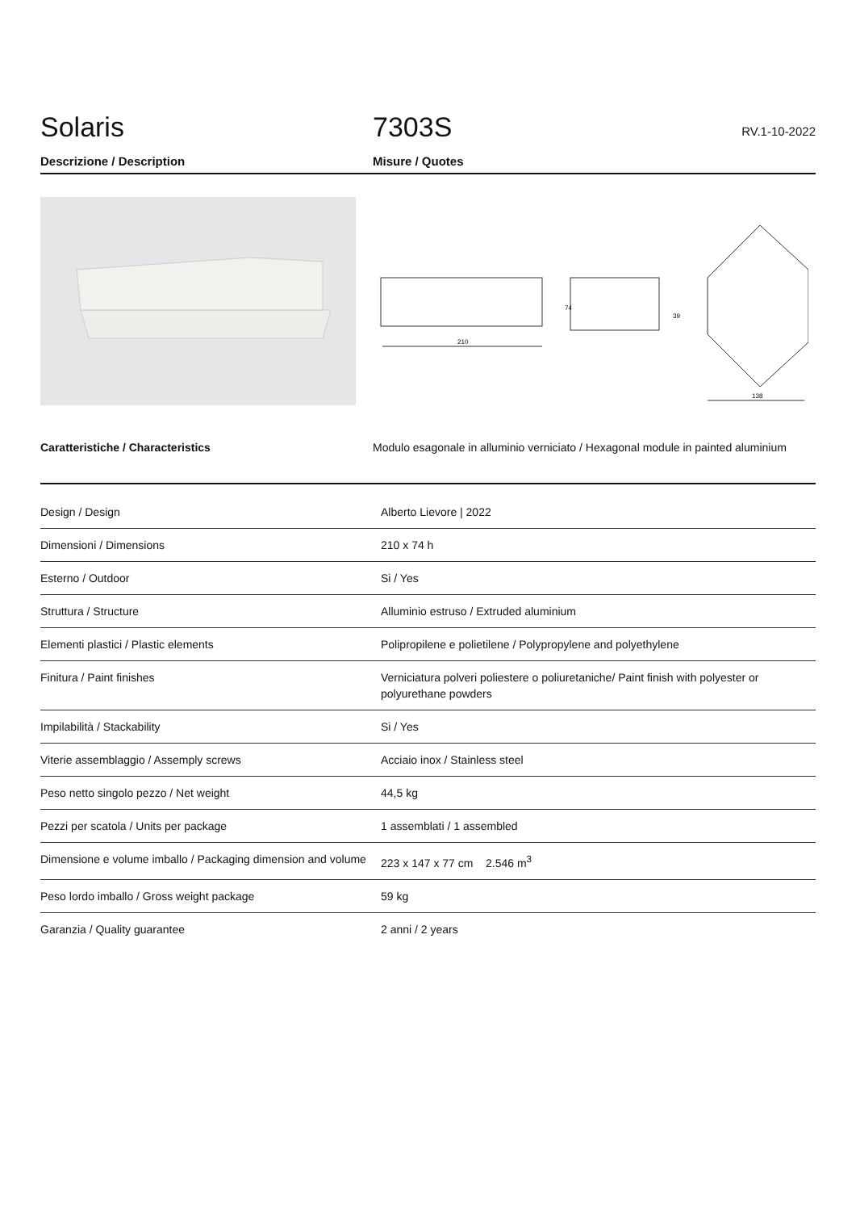Solaris
7303S
RV.1-10-2022
Descrizione / Description Misure / Quotes
210
74
39
138
Caratteristiche / Characteristics Modulo esagonale in alluminio verniciato / Hexagonal module in painted aluminium
| Design / Design | Alberto Lievore / 2022 |
| Dimensioni / Dimensions | 210 x 74 h |
| Esterno / Outdoor | Si / Yes |
| Struttura / Structure | Alluminio estruso / Extruded aluminium |
| Elementi plastici / Plastic elements | Polipropilene e polietilene / Polypropylene and polyethylene |
| Finitura / Paint finishes | Verniciatura polveri poliestere o poliuretaniche/ Paint finish with polyester or polyurethane powders |
| Impilabilità / Stackability | Si / Yes |
| Viterie assemblaggio / Assemply screws | Acciaio inox / Stainless steel |
| Peso netto singolo pezzo / Net weight | 44,5 kg |
| Pezzi per scatola / Units per package | 1 assemblati / 1 assembled |
| Dimensione e volume imballo / Packaging dimension and volume | 223 x 147 x 77 cm 2.546 m<sup>3</sup> |
| Peso lordo imballo / Gross weight package | 59 kg |
| Garanzia / Quality guarantee | 2 anni / 2 years |